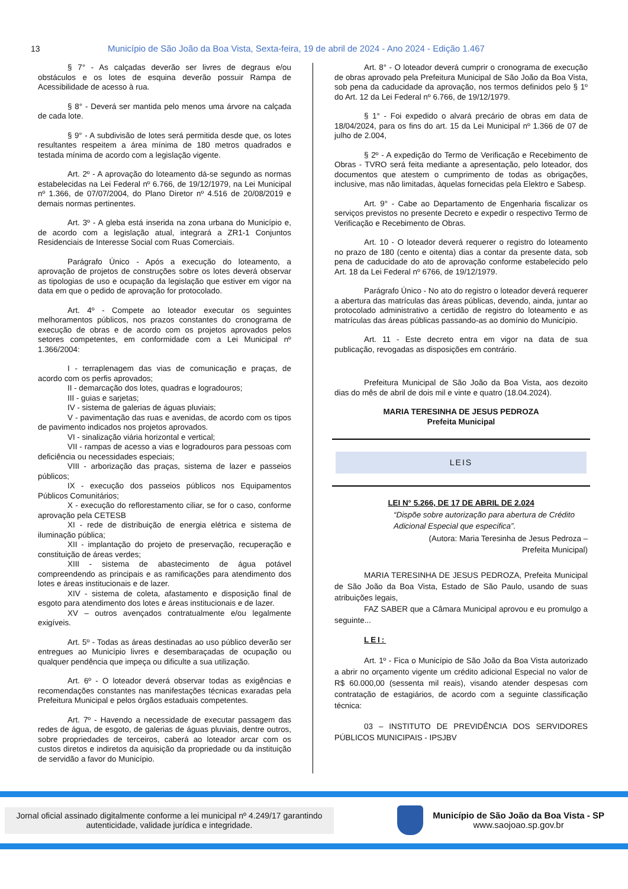13 Município de São João da Boa Vista, Sexta-feira, 19 de abril de 2024 - Ano 2024 - Edição 1.467
§ 7° - As calçadas deverão ser livres de degraus e/ou obstáculos e os lotes de esquina deverão possuir Rampa de Acessibilidade de acesso à rua.
§ 8° - Deverá ser mantida pelo menos uma árvore na calçada de cada lote.
§ 9° - A subdivisão de lotes será permitida desde que, os lotes resultantes respeitem a área mínima de 180 metros quadrados e testada mínima de acordo com a legislação vigente.
Art. 2º - A aprovação do loteamento dá-se segundo as normas estabelecidas na Lei Federal nº 6.766, de 19/12/1979, na Lei Municipal nº 1.366, de 07/07/2004, do Plano Diretor nº 4.516 de 20/08/2019 e demais normas pertinentes.
Art. 3º - A gleba está inserida na zona urbana do Município e, de acordo com a legislação atual, integrará a ZR1-1 Conjuntos Residenciais de Interesse Social com Ruas Comerciais.
Parágrafo Único - Após a execução do loteamento, a aprovação de projetos de construções sobre os lotes deverá observar as tipologias de uso e ocupação da legislação que estiver em vigor na data em que o pedido de aprovação for protocolado.
Art. 4º - Compete ao loteador executar os seguintes melhoramentos públicos, nos prazos constantes do cronograma de execução de obras e de acordo com os projetos aprovados pelos setores competentes, em conformidade com a Lei Municipal nº 1.366/2004:
I - terraplenagem das vias de comunicação e praças, de acordo com os perfis aprovados;
II - demarcação dos lotes, quadras e logradouros;
III - guias e sarjetas;
IV - sistema de galerias de águas pluviais;
V - pavimentação das ruas e avenidas, de acordo com os tipos de pavimento indicados nos projetos aprovados.
VI - sinalização viária horizontal e vertical;
VII - rampas de acesso a vias e logradouros para pessoas com deficiência ou necessidades especiais;
VIII - arborização das praças, sistema de lazer e passeios públicos;
IX - execução dos passeios públicos nos Equipamentos Públicos Comunitários;
X - execução do reflorestamento ciliar, se for o caso, conforme aprovação pela CETESB
XI - rede de distribuição de energia elétrica e sistema de iluminação pública;
XII - implantação do projeto de preservação, recuperação e constituição de áreas verdes;
XIII - sistema de abastecimento de água potável compreendendo as principais e as ramificações para atendimento dos lotes e áreas institucionais e de lazer.
XIV - sistema de coleta, afastamento e disposição final de esgoto para atendimento dos lotes e áreas institucionais e de lazer.
XV – outros avençados contratualmente e/ou legalmente exigíveis.
Art. 5º - Todas as áreas destinadas ao uso público deverão ser entregues ao Município livres e desembaraçadas de ocupação ou qualquer pendência que impeça ou dificulte a sua utilização.
Art. 6º - O loteador deverá observar todas as exigências e recomendações constantes nas manifestações técnicas exaradas pela Prefeitura Municipal e pelos órgãos estaduais competentes.
Art. 7º - Havendo a necessidade de executar passagem das redes de água, de esgoto, de galerias de águas pluviais, dentre outros, sobre propriedades de terceiros, caberá ao loteador arcar com os custos diretos e indiretos da aquisição da propriedade ou da instituição de servidão a favor do Município.
Art. 8° - O loteador deverá cumprir o cronograma de execução de obras aprovado pela Prefeitura Municipal de São João da Boa Vista, sob pena da caducidade da aprovação, nos termos definidos pelo § 1º do Art. 12 da Lei Federal nº 6.766, de 19/12/1979.
§ 1° - Foi expedido o alvará precário de obras em data de 18/04/2024, para os fins do art. 15 da Lei Municipal nº 1.366 de 07 de julho de 2.004,
§ 2º - A expedição do Termo de Verificação e Recebimento de Obras - TVRO será feita mediante a apresentação, pelo loteador, dos documentos que atestem o cumprimento de todas as obrigações, inclusive, mas não limitadas, àquelas fornecidas pela Elektro e Sabesp.
Art. 9° - Cabe ao Departamento de Engenharia fiscalizar os serviços previstos no presente Decreto e expedir o respectivo Termo de Verificação e Recebimento de Obras.
Art. 10 - O loteador deverá requerer o registro do loteamento no prazo de 180 (cento e oitenta) dias a contar da presente data, sob pena de caducidade do ato de aprovação conforme estabelecido pelo Art. 18 da Lei Federal nº 6766, de 19/12/1979.
Parágrafo Único - No ato do registro o loteador deverá requerer a abertura das matrículas das áreas públicas, devendo, ainda, juntar ao protocolado administrativo a certidão de registro do loteamento e as matrículas das áreas públicas passando-as ao domínio do Município.
Art. 11 - Este decreto entra em vigor na data de sua publicação, revogadas as disposições em contrário.
Prefeitura Municipal de São João da Boa Vista, aos dezoito dias do mês de abril de dois mil e vinte e quatro (18.04.2024).
MARIA TERESINHA DE JESUS PEDROZA
Prefeita Municipal
LEIS
LEI N° 5.266, DE 17 DE ABRIL DE 2.024
“Dispõe sobre autorização para abertura de Crédito Adicional Especial que especifica”.
(Autora: Maria Teresinha de Jesus Pedroza –
Prefeita Municipal)
MARIA TERESINHA DE JESUS PEDROZA, Prefeita Municipal de São João da Boa Vista, Estado de São Paulo, usando de suas atribuições legais,
FAZ SABER que a Câmara Municipal aprovou e eu promulgo a seguinte...
LEI:
Art. 1º - Fica o Município de São João da Boa Vista autorizado a abrir no orçamento vigente um crédito adicional Especial no valor de R$ 60.000,00 (sessenta mil reais), visando atender despesas com contratação de estagiários, de acordo com a seguinte classificação técnica:
03 – INSTITUTO DE PREVIDÊNCIA DOS SERVIDORES PÚBLICOS MUNICIPAIS - IPSJBV
Jornal oficial assinado digitalmente conforme a lei municipal nº 4.249/17 garantindo
autenticidade, validade jurídica e integridade.
Município de São João da Boa Vista - SP
www.saojoao.sp.gov.br